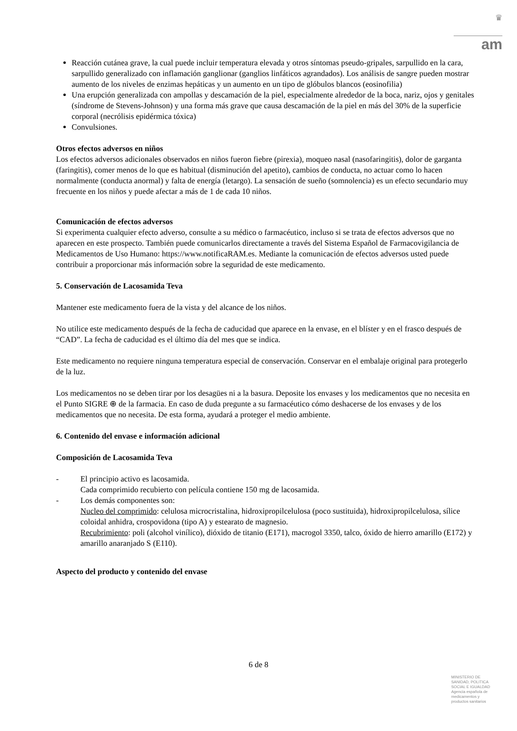♛
am
Reacción cutánea grave, la cual puede incluir temperatura elevada y otros síntomas pseudo-gripales, sarpullido en la cara, sarpullido generalizado con inflamación ganglionar (ganglios linfáticos agrandados). Los análisis de sangre pueden mostrar aumento de los niveles de enzimas hepáticas y un aumento en un tipo de glóbulos blancos (eosinofilia)
Una erupción generalizada con ampollas y descamación de la piel, especialmente alrededor de la boca, nariz, ojos y genitales (síndrome de Stevens-Johnson) y una forma más grave que causa descamación de la piel en más del 30% de la superficie corporal (necrólisis epidérmica tóxica)
Convulsiones.
Otros efectos adversos en niños
Los efectos adversos adicionales observados en niños fueron fiebre (pirexia), moqueo nasal (nasofaringitis), dolor de garganta (faringitis), comer menos de lo que es habitual (disminución del apetito), cambios de conducta, no actuar como lo hacen normalmente (conducta anormal) y falta de energía (letargo). La sensación de sueño (somnolencia) es un efecto secundario muy frecuente en los niños y puede afectar a más de 1 de cada 10 niños.
Comunicación de efectos adversos
Si experimenta cualquier efecto adverso, consulte a su médico o farmacéutico, incluso si se trata de efectos adversos que no aparecen en este prospecto. También puede comunicarlos directamente a través del Sistema Español de Farmacovigilancia de Medicamentos de Uso Humano: https://www.notificaRAM.es. Mediante la comunicación de efectos adversos usted puede contribuir a proporcionar más información sobre la seguridad de este medicamento.
5. Conservación de Lacosamida Teva
Mantener este medicamento fuera de la vista y del alcance de los niños.
No utilice este medicamento después de la fecha de caducidad que aparece en la envase, en el blíster y en el frasco después de “CAD”. La fecha de caducidad es el último día del mes que se indica.
Este medicamento no requiere ninguna temperatura especial de conservación. Conservar en el embalaje original para protegerlo de la luz.
Los medicamentos no se deben tirar por los desagües ni a la basura. Deposite los envases y los medicamentos que no necesita en el Punto SIGRE ⊕ de la farmacia. En caso de duda pregunte a su farmacéutico cómo deshacerse de los envases y de los medicamentos que no necesita. De esta forma, ayudará a proteger el medio ambiente.
6. Contenido del envase e información adicional
Composición de Lacosamida Teva
- El principio activo es lacosamida.
Cada comprimido recubierto con película contiene 150 mg de lacosamida.
- Los demás componentes son:
Nucleo del comprimido: celulosa microcristalina, hidroxipropilcelulosa (poco sustituida), hidroxipropilcelulosa, sílice coloidal anhidra, crospovidona (tipo A) y estearato de magnesio.
Recubrimiento: poli (alcohol vinílico), dióxido de titanio (E171), macrogol 3350, talco, óxido de hierro amarillo (E172) y amarillo anaranjado S (E110).
Aspecto del producto y contenido del envase
6 de 8
MINISTERIO DE SANIDAD, POLITICA SOCIAL E IGUALDAD
Agencia española de medicamentos y productos sanitarios